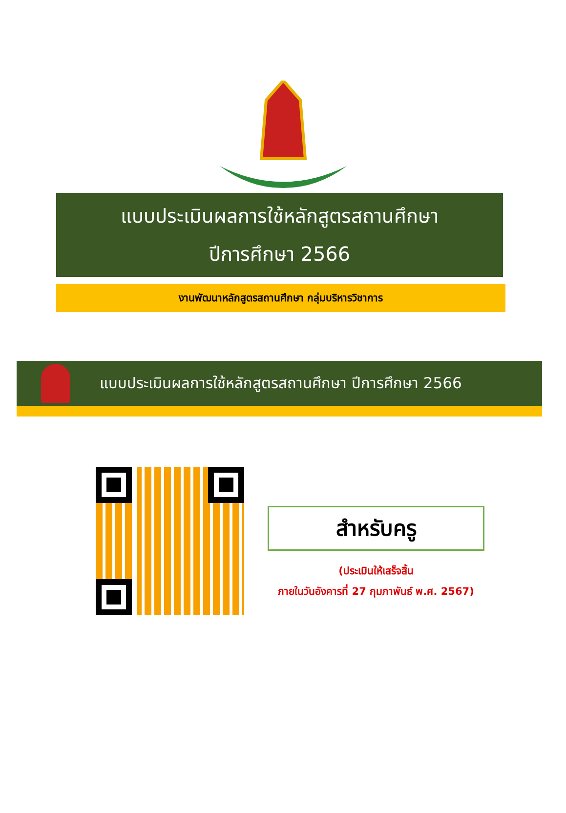แบบประเมินผลการใช้หลักสูตรสถานศึกษา
ปีการศึกษา 2566
งานพัฒนาหลักสูตรสถานศึกษา กลุ่มบริหารวิชาการ
แบบประเมินผลการใช้หลักสูตรสถานศึกษา ปีการศึกษา 2566
สำหรับครู
(ประเมินให้เสร็จสิ้น
ภายในวันอังคารที่ 27 กุมภาพันธ์ พ.ศ. 2567)